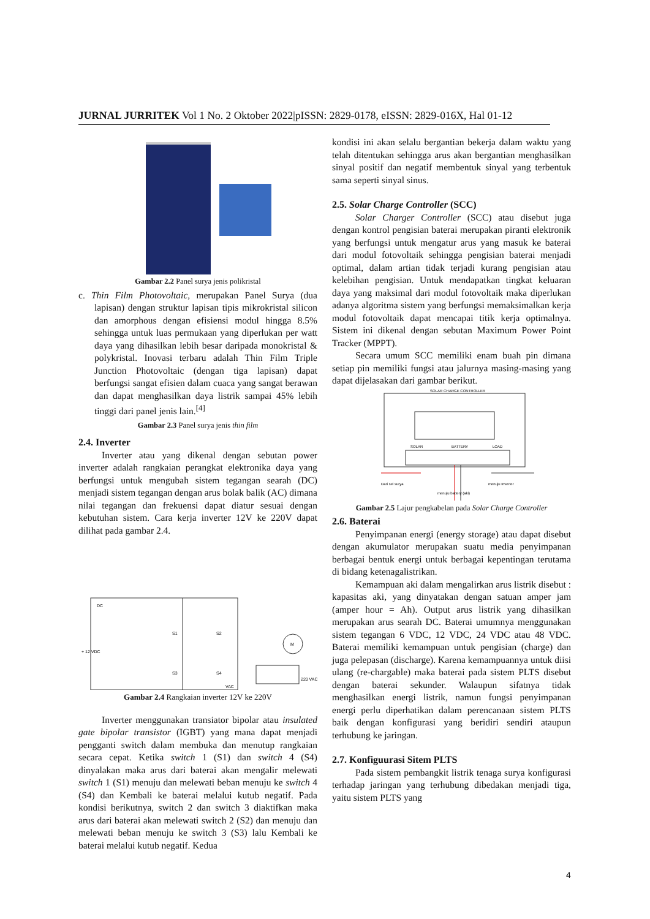JURNAL JURRITEK Vol 1 No. 2 Oktober 2022|pISSN: 2829-0178, eISSN: 2829-016X, Hal 01-12
Gambar 2.2 Panel surya jenis polikristal
c. Thin Film Photovoltaic, merupakan Panel Surya (dua lapisan) dengan struktur lapisan tipis mikrokristal silicon dan amorphous dengan efisiensi modul hingga 8.5% sehingga untuk luas permukaan yang diperlukan per watt daya yang dihasilkan lebih besar daripada monokristal & polykristal. Inovasi terbaru adalah Thin Film Triple Junction Photovoltaic (dengan tiga lapisan) dapat berfungsi sangat efisien dalam cuaca yang sangat berawan dan dapat menghasilkan daya listrik sampai 45% lebih tinggi dari panel jenis lain.<sup>[4]</sup>
Gambar 2.3 Panel surya jenis thin film
2.4. Inverter
Inverter atau yang dikenal dengan sebutan power inverter adalah rangkaian perangkat elektronika daya yang berfungsi untuk mengubah sistem tegangan searah (DC) menjadi sistem tegangan dengan arus bolak balik (AC) dimana nilai tegangan dan frekuensi dapat diatur sesuai dengan kebutuhan sistem. Cara kerja inverter 12V ke 220V dapat dilihat pada gambar 2.4.
DC
+ 12 VDC
S1
S2
S3
S4
M
220 VAC
VAC
Gambar 2.4 Rangkaian inverter 12V ke 220V
Inverter menggunakan transiator bipolar atau insulated gate bipolar transistor (IGBT) yang mana dapat menjadi pengganti switch dalam membuka dan menutup rangkaian secara cepat. Ketika switch 1 (S1) dan switch 4 (S4) dinyalakan maka arus dari baterai akan mengalir melewati switch 1 (S1) menuju dan melewati beban menuju ke switch 4 (S4) dan Kembali ke baterai melalui kutub negatif. Pada kondisi berikutnya, switch 2 dan switch 3 diaktifkan maka arus dari baterai akan melewati switch 2 (S2) dan menuju dan melewati beban menuju ke switch 3 (S3) lalu Kembali ke baterai melalui kutub negatif. Kedua
kondisi ini akan selalu bergantian bekerja dalam waktu yang telah ditentukan sehingga arus akan bergantian menghasilkan sinyal positif dan negatif membentuk sinyal yang terbentuk sama seperti sinyal sinus.
2.5. Solar Charge Controller (SCC)
Solar Charger Controller (SCC) atau disebut juga dengan kontrol pengisian baterai merupakan piranti elektronik yang berfungsi untuk mengatur arus yang masuk ke baterai dari modul fotovoltaik sehingga pengisian baterai menjadi optimal, dalam artian tidak terjadi kurang pengisian atau kelebihan pengisian. Untuk mendapatkan tingkat keluaran daya yang maksimal dari modul fotovoltaik maka diperlukan adanya algoritma sistem yang berfungsi memaksimalkan kerja modul fotovoltaik dapat mencapai titik kerja optimalnya. Sistem ini dikenal dengan sebutan Maximum Power Point Tracker (MPPT).
Secara umum SCC memiliki enam buah pin dimana setiap pin memiliki fungsi atau jalurnya masing-masing yang dapat dijelasakan dari gambar berikut.
SOLAR CHARGE CONTROLLER
SOLAR
BATTERY
LOAD
Dari sel surya
menuju Inverter
menuju battery (aki)
Gambar 2.5 Lajur pengkabelan pada Solar Charge Controller
2.6. Baterai
Penyimpanan energi (energy storage) atau dapat disebut dengan akumulator merupakan suatu media penyimpanan berbagai bentuk energi untuk berbagai kepentingan terutama di bidang ketenagalistrikan.
Kemampuan aki dalam mengalirkan arus listrik disebut : kapasitas aki, yang dinyatakan dengan satuan amper jam (amper hour = Ah). Output arus listrik yang dihasilkan merupakan arus searah DC. Baterai umumnya menggunakan sistem tegangan 6 VDC, 12 VDC, 24 VDC atau 48 VDC. Baterai memiliki kemampuan untuk pengisian (charge) dan juga pelepasan (discharge). Karena kemampuannya untuk diisi ulang (re-chargable) maka baterai pada sistem PLTS disebut dengan baterai sekunder. Walaupun sifatnya tidak menghasilkan energi listrik, namun fungsi penyimpanan energi perlu diperhatikan dalam perencanaan sistem PLTS baik dengan konfigurasi yang beridiri sendiri ataupun terhubung ke jaringan.
2.7. Konfiguurasi Sitem PLTS
Pada sistem pembangkit listrik tenaga surya konfigurasi terhadap jaringan yang terhubung dibedakan menjadi tiga, yaitu sistem PLTS yang
4